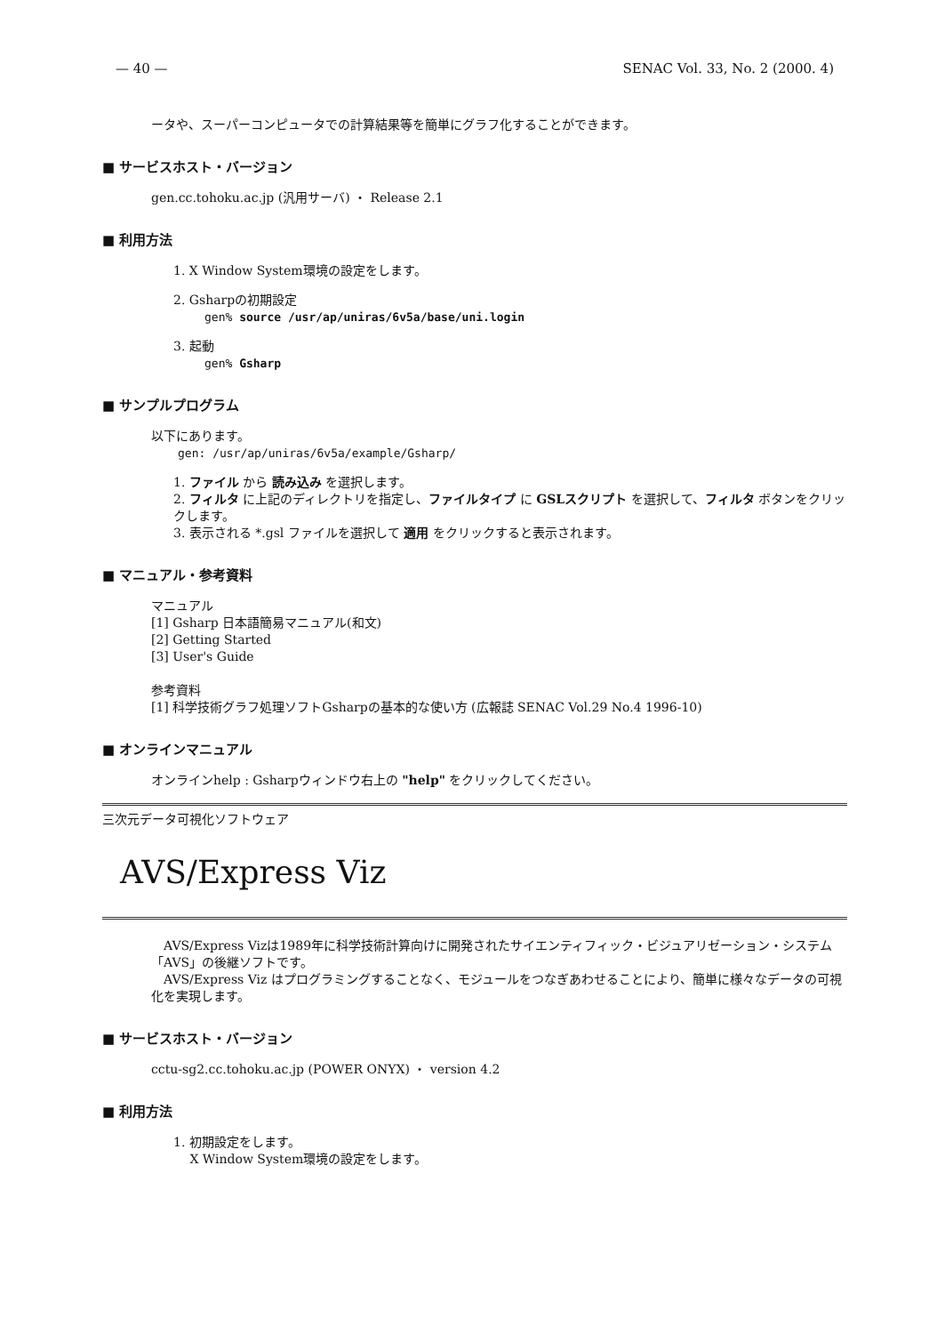— 40 — SENAC Vol. 33, No. 2 (2000. 4)
ータや、スーパーコンピュータでの計算結果等を簡単にグラフ化することができます。
■ サービスホスト・バージョン
gen.cc.tohoku.ac.jp (汎用サーバ) ・ Release 2.1
■ 利用方法
1. X Window System環境の設定をします。
2. Gsharpの初期設定
gen% source /usr/ap/uniras/6v5a/base/uni.login
3. 起動
gen% Gsharp
■ サンプルプログラム
以下にあります。
gen: /usr/ap/uniras/6v5a/example/Gsharp/
1. ファイル から 読み込み を選択します。
2. フィルタ に上記のディレクトリを指定し、ファイルタイプ に GSLスクリプト を選択して、フィルタ ボタンをクリックします。
3. 表示される *.gsl ファイルを選択して 適用 をクリックすると表示されます。
■ マニュアル・参考資料
マニュアル
[1] Gsharp 日本語簡易マニュアル(和文)
[2] Getting Started
[3] User's Guide
参考資料
[1] 科学技術グラフ処理ソフトGsharpの基本的な使い方 (広報誌 SENAC Vol.29 No.4 1996-10)
■ オンラインマニュアル
オンラインhelp : Gsharpウィンドウ右上の "help" をクリックしてください。
三次元データ可視化ソフトウェア
AVS/Express Viz
　AVS/Express Vizは1989年に科学技術計算向けに開発されたサイエンティフィック・ビジュアリゼーション・システム「AVS」の後継ソフトです。
　AVS/Express Viz はプログラミングすることなく、モジュールをつなぎあわせることにより、簡単に様々なデータの可視化を実現します。
■ サービスホスト・バージョン
cctu-sg2.cc.tohoku.ac.jp (POWER ONYX) ・ version 4.2
■ 利用方法
1. 初期設定をします。
　 X Window System環境の設定をします。